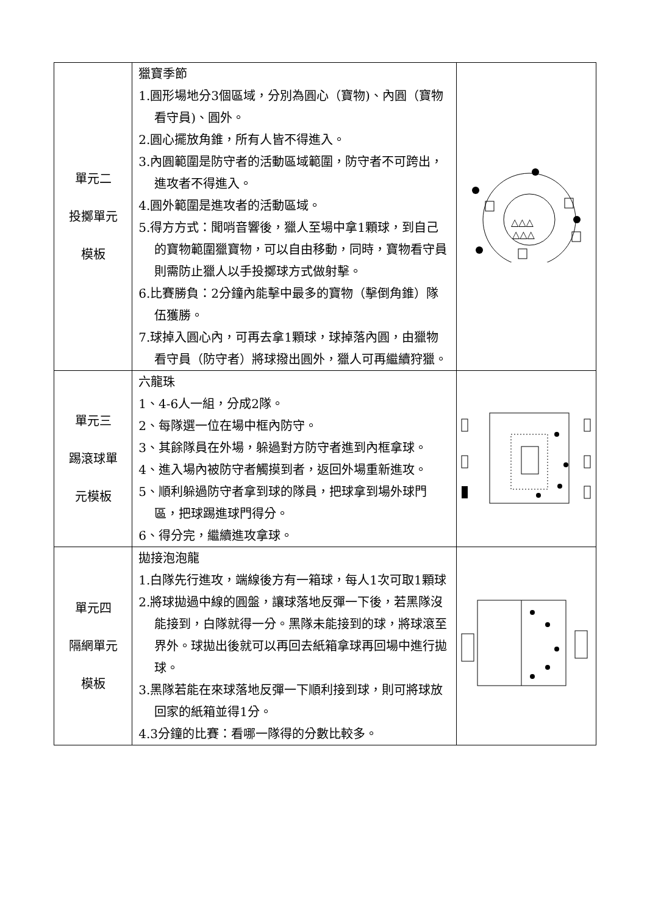| 單元二 投擲單元 模板 | 獵寶季節 1.圓形場地分3個區域，分別為圓心（寶物)、內圓（寶物看守員)、圓外。 2.圓心擺放角錐，所有人皆不得進入。 3.內圓範圍是防守者的活動區域範圍，防守者不可跨出，進攻者不得進入。 4.圓外範圍是進攻者的活動區域。 5.得方方式：聞哨音響後，獵人至場中拿1顆球，到自己的寶物範圍獵寶物，可以自由移動，同時，寶物看守員則需防止獵人以手投擲球方式做射擊。 6.比賽勝負：2分鐘內能擊中最多的寶物（擊倒角錐）隊伍獲勝。 7.球掉入圓心內，可再去拿1顆球，球掉落內圓，由獵物看守員（防守者）將球撥出圓外，獵人可再繼續狩獵。 | △△△ △△△ |
| 單元三 踢滾球單 元模板 | 六龍珠 1、4-6人一組，分成2隊。 2、每隊選一位在場中框內防守。 3、其餘隊員在外場，躲過對方防守者進到內框拿球。 4、進入場內被防守者觸摸到者，返回外場重新進攻。 5、順利躲過防守者拿到球的隊員，把球拿到場外球門區，把球踢進球門得分。 6、得分完，繼續進攻拿球。 | |
| 單元四 隔網單元 模板 | 拋接泡泡龍 1.白隊先行進攻，端線後方有一箱球，每人1次可取1顆球 2.將球拋過中線的圓盤，讓球落地反彈一下後，若黑隊沒能接到，白隊就得一分。黑隊未能接到的球，將球滾至界外。球拋出後就可以再回去紙箱拿球再回場中進行拋球。 3.黑隊若能在來球落地反彈一下順利接到球，則可將球放回家的紙箱並得1分。 4.3分鐘的比賽：看哪一隊得的分數比較多。 | |